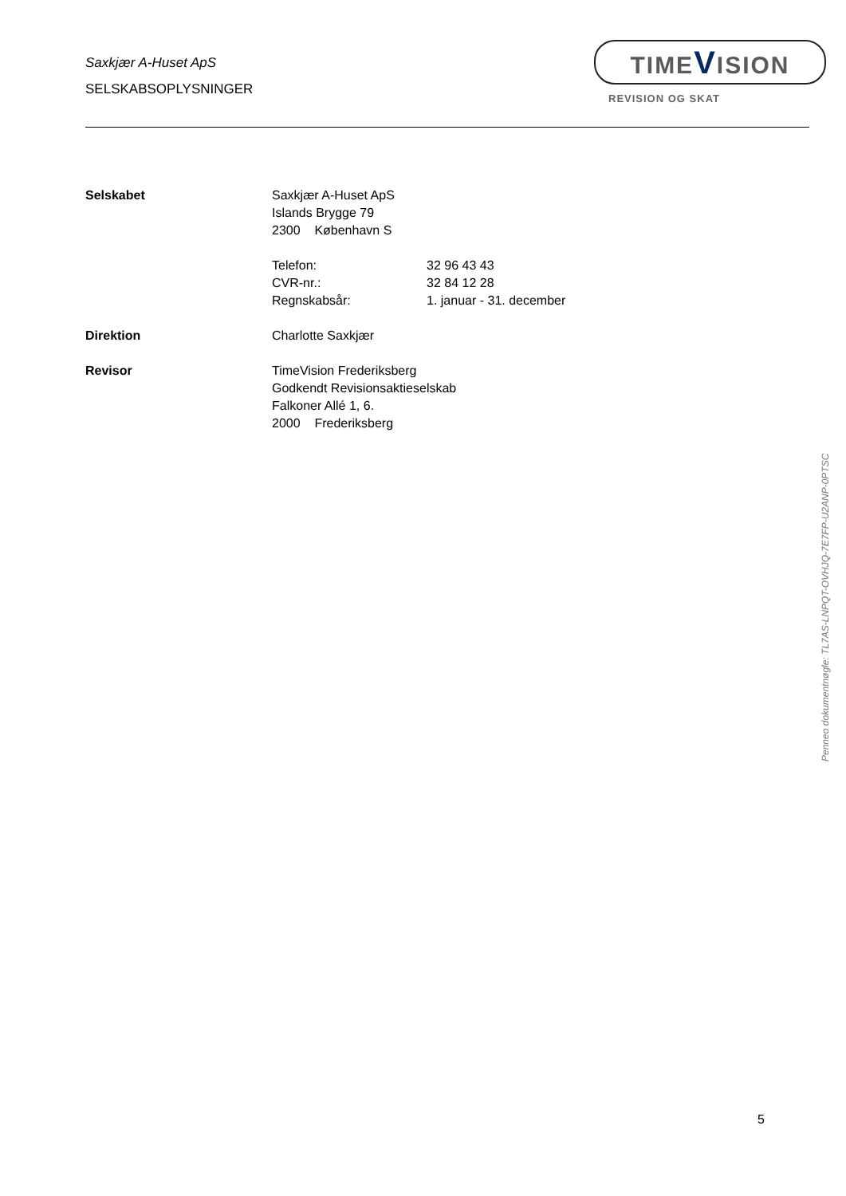Saxkjær A-Huset ApS
SELSKABSOPLYSNINGER
TIMEVISION
REVISION OG SKAT
Selskabet Saxkjær A-Huset ApS
Islands Brygge 79
2300 København S
Telefon: 32 96 43 43
CVR-nr.: 32 84 12 28
Regnskabsår: 1. januar - 31. december
Direktion Charlotte Saxkjær
Revisor TimeVision Frederiksberg
Godkendt Revisionsaktieselskab
Falkoner Allé 1, 6.
2000 Frederiksberg
Penneo dokumentnøgle: TL7AS-LNPQT-OVHJQ-7E7FP-U2ANP-0PTSC
5